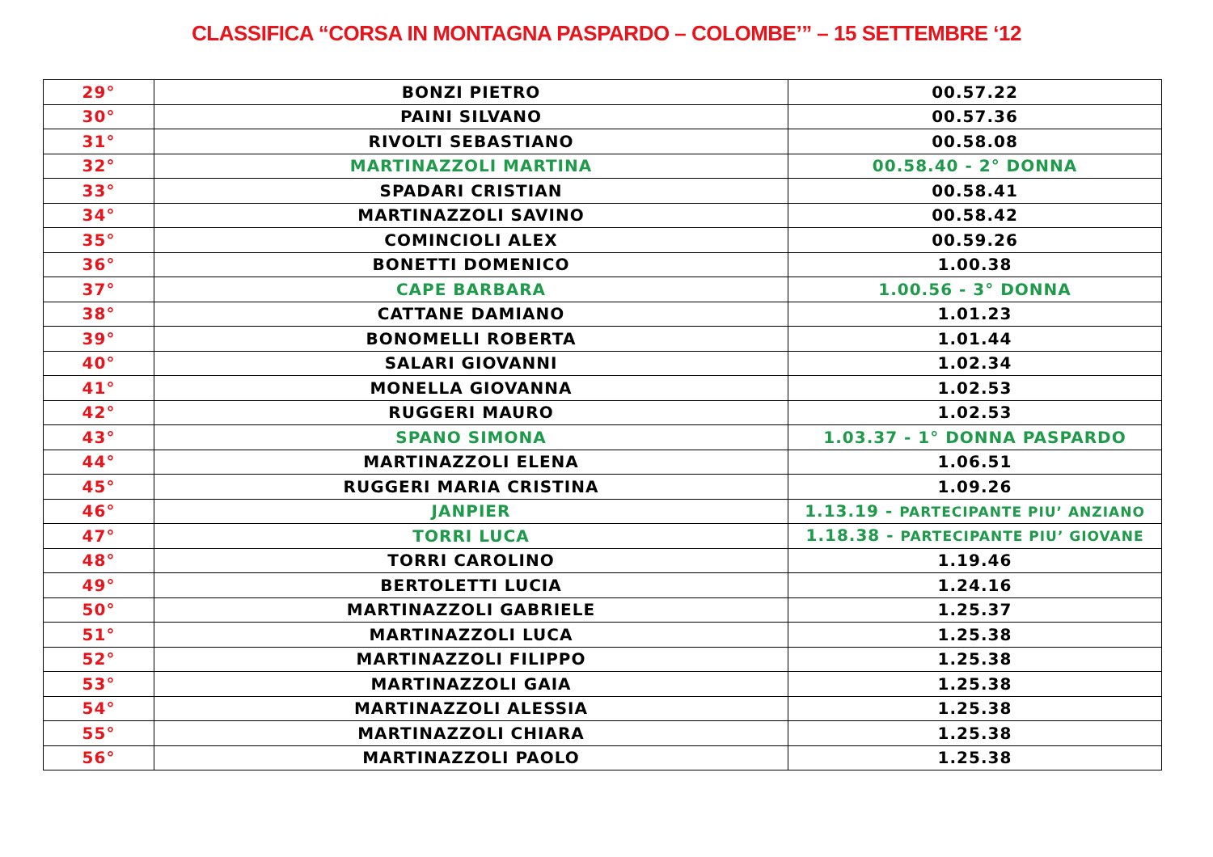CLASSIFICA “CORSA IN MONTAGNA PASPARDO – COLOMBE’” – 15 SETTEMBRE ‘12
| 29° | BONZI PIETRO | 00.57.22 |
| 30° | PAINI SILVANO | 00.57.36 |
| 31° | RIVOLTI SEBASTIANO | 00.58.08 |
| 32° | MARTINAZZOLI MARTINA | 00.58.40 - 2° DONNA |
| 33° | SPADARI CRISTIAN | 00.58.41 |
| 34° | MARTINAZZOLI SAVINO | 00.58.42 |
| 35° | COMINCIOLI ALEX | 00.59.26 |
| 36° | BONETTI DOMENICO | 1.00.38 |
| 37° | CAPE BARBARA | 1.00.56 - 3° DONNA |
| 38° | CATTANE DAMIANO | 1.01.23 |
| 39° | BONOMELLI ROBERTA | 1.01.44 |
| 40° | SALARI GIOVANNI | 1.02.34 |
| 41° | MONELLA GIOVANNA | 1.02.53 |
| 42° | RUGGERI MAURO | 1.02.53 |
| 43° | SPANO SIMONA | 1.03.37 - 1° DONNA PASPARDO |
| 44° | MARTINAZZOLI ELENA | 1.06.51 |
| 45° | RUGGERI MARIA CRISTINA | 1.09.26 |
| 46° | JANPIER | 1.13.19 - PARTECIPANTE PIU’ ANZIANO |
| 47° | TORRI LUCA | 1.18.38 - PARTECIPANTE PIU’ GIOVANE |
| 48° | TORRI CAROLINO | 1.19.46 |
| 49° | BERTOLETTI LUCIA | 1.24.16 |
| 50° | MARTINAZZOLI GABRIELE | 1.25.37 |
| 51° | MARTINAZZOLI LUCA | 1.25.38 |
| 52° | MARTINAZZOLI FILIPPO | 1.25.38 |
| 53° | MARTINAZZOLI GAIA | 1.25.38 |
| 54° | MARTINAZZOLI ALESSIA | 1.25.38 |
| 55° | MARTINAZZOLI CHIARA | 1.25.38 |
| 56° | MARTINAZZOLI PAOLO | 1.25.38 |